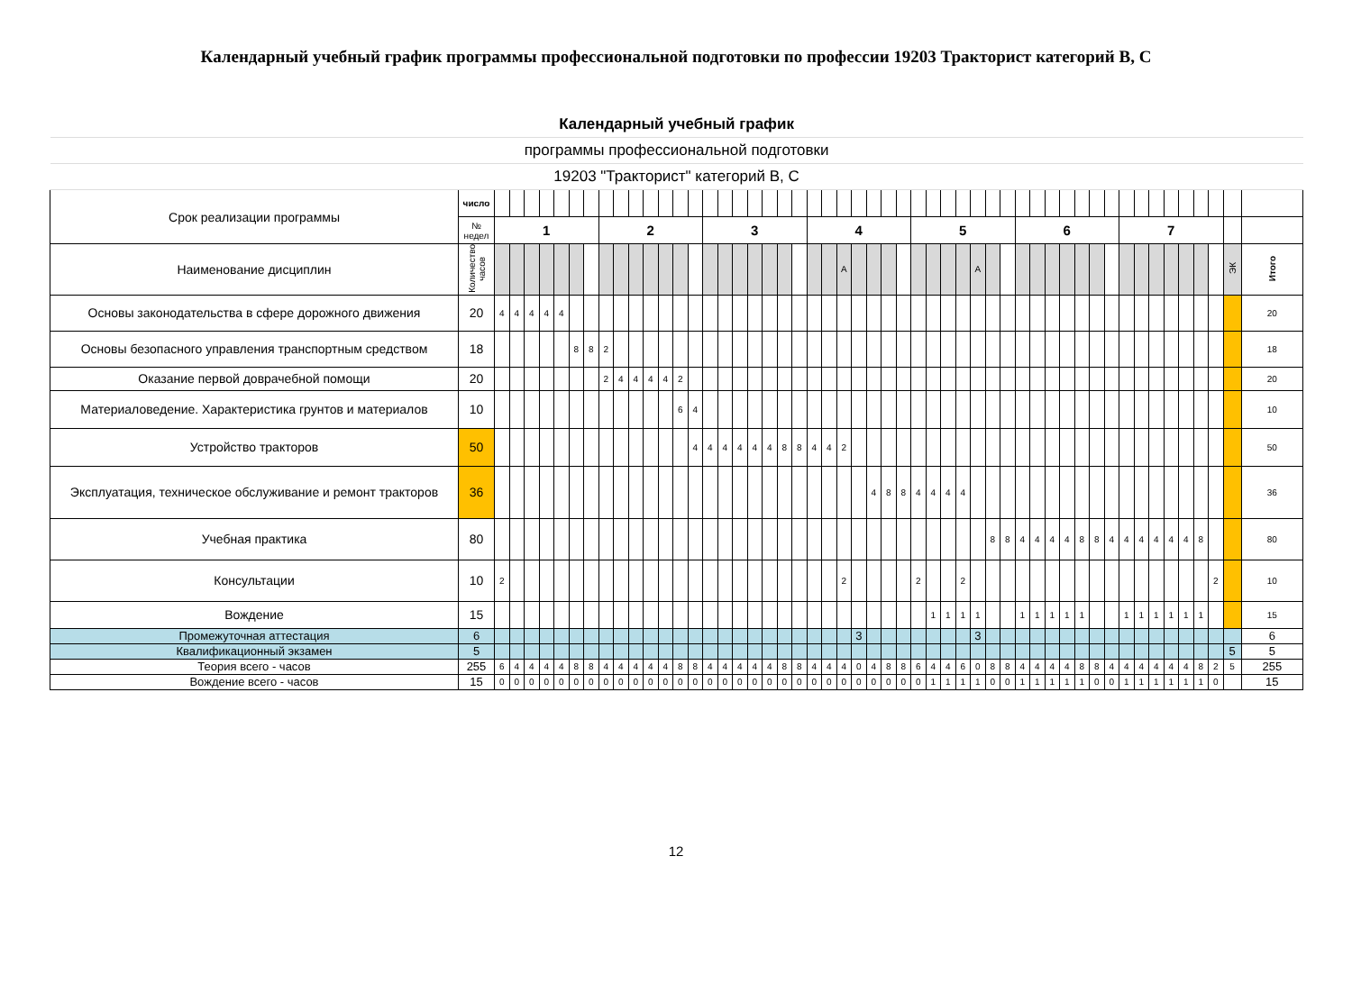Календарный учебный график программы профессиональной подготовки по профессии 19203 Тракторист категорий В, С
| Календарный учебный график | | | | | | | | | | | | | | | | | | | | | | | | | | | | | | | | | | | | | | | | | | | | | | | | | | | | |
| программы профессиональной подготовки | | | | | | | | | | | | | | | | | | | | | | | | | | | | | | | | | | | | | | | | | | | | | | | | | | | | |
| 19203 "Тракторист" категорий В, С | | | | | | | | | | | | | | | | | | | | | | | | | | | | | | | | | | | | | | | | | | | | | | | | | | | | |
| Срок реализации программы | число | | | | | | | | | | | | | | | | | | | | | | | | | | | | | | | | | | | | | | | | | | | | | | | | | | | |
| | № недел | 1 | | | | | | | 2 | | | | | | | 3 | | | | | | | 4 | | | | | | | 5 | | | | | | | 6 | | | | | | | 7 | | | | | | | | |
| Наименование дисциплин | Количество часов | | | | | | | | | | | | | | | | | | | | | | | | А | | | | | | | | | А | | | | | | | | | | | | | | | | | ЭК | Итого |
| Основы законодательства в сфере дорожного движения | 20 | 4 | 4 | 4 | 4 | 4 | | | | | | | | | | | | | | | | | | | | | | | | | | | | | | | | | | | | | | | | | | | | | | 20 |
| Основы безопасного управления транспортным средством | 18 | | | | | | 8 | 8 | 2 | | | | | | | | | | | | | | | | | | | | | | | | | | | | | | | | | | | | | | | | | | | 18 |
| Оказание первой доврачебной помощи | 20 | | | | | | | | 2 | 4 | 4 | 4 | 4 | 2 | | | | | | | | | | | | | | | | | | | | | | | | | | | | | | | | | | | | | | 20 |
| Материаловедение. Характеристика грунтов и материалов | 10 | | | | | | | | | | | | | 6 | 4 | | | | | | | | | | | | | | | | | | | | | | | | | | | | | | | | | | | | | 10 |
| Устройство тракторов | 50 | | | | | | | | | | | | | | 4 | 4 | 4 | 4 | 4 | 4 | 8 | 8 | 4 | 4 | 2 | | | | | | | | | | | | | | | | | | | | | | | | | | | 50 |
| Эксплуатация, техническое обслуживание и ремонт тракторов | 36 | | | | | | | | | | | | | | | | | | | | | | | | | | 4 | 8 | 8 | 4 | 4 | 4 | 4 | | | | | | | | | | | | | | | | | | | 36 |
| Учебная практика | 80 | | | | | | | | | | | | | | | | | | | | | | | | | | | | | | | | | | 8 | 8 | 4 | 4 | 4 | 4 | 8 | 8 | 4 | 4 | 4 | 4 | 4 | 4 | 8 | | | 80 |
| Консультации | 10 | 2 | | | | | | | | | | | | | | | | | | | | | | | 2 | | | | | 2 | | | 2 | | | | | | | | | | | | | | | | | 2 | | 10 |
| Вождение | 15 | | | | | | | | | | | | | | | | | | | | | | | | | | | | | | 1 | 1 | 1 | 1 | | | 1 | 1 | 1 | 1 | 1 | | | 1 | 1 | 1 | 1 | 1 | 1 | | | 15 |
| Промежуточная аттестация | 6 | | | | | | | | | | | | | | | | | | | | | | | | | 3 | | | | | | | | 3 | | | | | | | | | | | | | | | | | | 6 |
| Квалификационный экзамен | 5 | | | | | | | | | | | | | | | | | | | | | | | | | | | | | | | | | | | | | | | | | | | | | | | | | | 5 | 5 |
| Теория всего - часов | 255 | 6 | 4 | 4 | 4 | 4 | 8 | 8 | 4 | 4 | 4 | 4 | 4 | 8 | 8 | 4 | 4 | 4 | 4 | 4 | 8 | 8 | 4 | 4 | 4 | 0 | 4 | 8 | 8 | 6 | 4 | 4 | 6 | 0 | 8 | 8 | 4 | 4 | 4 | 4 | 8 | 8 | 4 | 4 | 4 | 4 | 4 | 4 | 8 | 2 | 5 | 255 |
| Вождение всего - часов | 15 | 0 | 0 | 0 | 0 | 0 | 0 | 0 | 0 | 0 | 0 | 0 | 0 | 0 | 0 | 0 | 0 | 0 | 0 | 0 | 0 | 0 | 0 | 0 | 0 | 0 | 0 | 0 | 0 | 0 | 1 | 1 | 1 | 1 | 0 | 0 | 1 | 1 | 1 | 1 | 1 | 0 | 0 | 1 | 1 | 1 | 1 | 1 | 1 | 0 | | 15 |
12